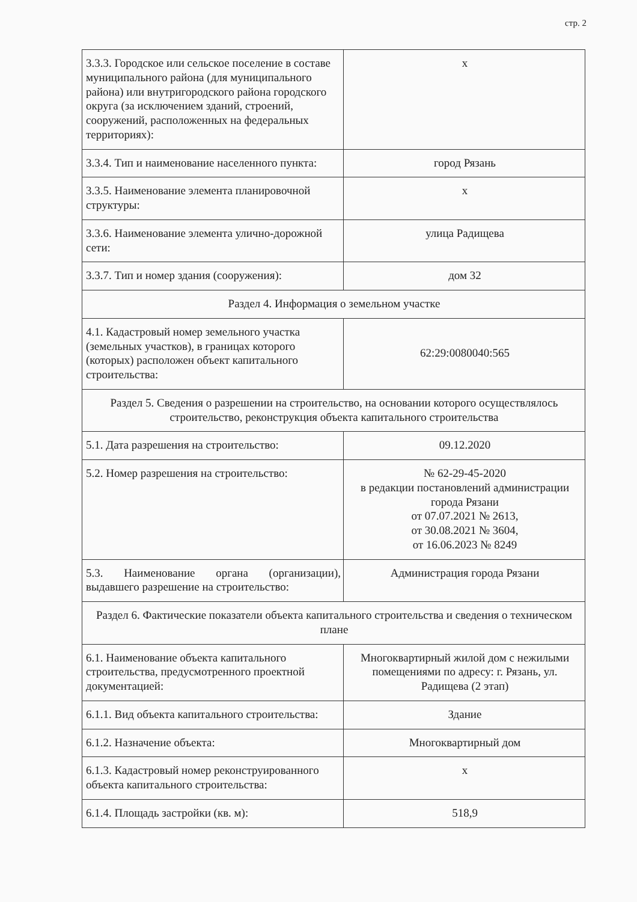стр. 2
| 3.3.3. Городское или сельское поселение в составе муниципального района (для муниципального района) или внутригородского района городского округа (за исключением зданий, строений, сооружений, расположенных на федеральных территориях): | х |
| 3.3.4. Тип и наименование населенного пункта: | город Рязань |
| 3.3.5. Наименование элемента планировочной структуры: | х |
| 3.3.6. Наименование элемента улично-дорожной сети: | улица Радищева |
| 3.3.7. Тип и номер здания (сооружения): | дом 32 |
| Раздел 4. Информация о земельном участке | |
| 4.1. Кадастровый номер земельного участка (земельных участков), в границах которого (которых) расположен объект капитального строительства: | 62:29:0080040:565 |
| Раздел 5. Сведения о разрешении на строительство, на основании которого осуществлялось строительство, реконструкция объекта капитального строительства | |
| 5.1. Дата разрешения на строительство: | 09.12.2020 |
| 5.2. Номер разрешения на строительство: | № 62-29-45-2020 в редакции постановлений администрации города Рязани от 07.07.2021 № 2613, от 30.08.2021 № 3604, от 16.06.2023 № 8249 |
| 5.3. Наименование органа (организации), выдавшего разрешение на строительство: | Администрация города Рязани |
| Раздел 6. Фактические показатели объекта капитального строительства и сведения о техническом плане | |
| 6.1. Наименование объекта капитального строительства, предусмотренного проектной документацией: | Многоквартирный жилой дом с нежилыми помещениями по адресу: г. Рязань, ул. Радищева (2 этап) |
| 6.1.1. Вид объекта капитального строительства: | Здание |
| 6.1.2. Назначение объекта: | Многоквартирный дом |
| 6.1.3. Кадастровый номер реконструированного объекта капитального строительства: | х |
| 6.1.4. Площадь застройки (кв. м): | 518,9 |